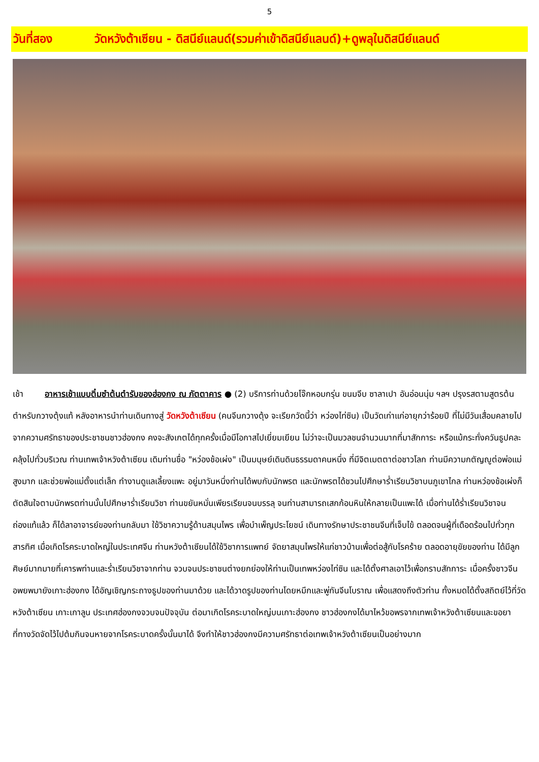5
วันที่สอง วัดหวังต้าเซียน - ดิสนีย์แลนด์(รวมค่าเข้าดิสนีย์แลนด์)+ดูพลุในดิสนีย์แลนด์
เช้า อาหารเช้าแบบติ๋มซำต้นตำรับของฮ่องกง ณ ภัตตาคาร ● (2) บริการท่านด้วยโจ๊กหอมกรุ่น ขนมจีบ ซาลาเปา อันอ่อนนุ่ม ฯลฯ ปรุงรสตามสูตรต้นตำหรับกวางตุ้งแท้ หลังอาหารนำท่านเดินทางสู่ วัดหวังต้าเซียน (คนจีนกวางตุ้ง จะเรียกวัดนี้ว่า หว่องไท่ซิน) เป็นวัดเก่าแก่อายุกว่าร้อยปี ที่ไม่มีวันเสื่อมคลายไปจากความศรัทธาของประชาชนชาวฮ่องกง คงจะสังเกตได้ทุกครั้งเมื่อมีโอกาสไปเยี่ยมเยียน ไม่ว่าจะเป็นมวลชนจำนวนมากที่มาสักการะ หรือแม้กระทั่งควันธูปคละคลุ้งไปทั่วบริเวณ ท่านเทพเจ้าหวังต้าเซียน เดิมท่านชื่อ "หว่องช้อเผ่ง" เป็นมนุษย์เดินดินธรรมดาคนหนึ่ง ที่มีจิตเมตตาต่อชาวโลก ท่านมีความกตัญญูต่อพ่อแม่สูงมาก และช่วยพ่อแม่ตั้งแต่เล็ก ทำงานดูแลเลี้ยงแพะ อยู่มาวันหนึ่งท่านได้พบกับนักพรต และนักพรตได้ชวนไปศึกษาร่ำเรียนวิชาบนภูเขาไกล ท่านหว่องช้อเผ่งก็ตัดสินใจตามนักพรตท่านนั้นไปศึกษาร่ำเรียนวิชา ท่านขยันหมั่นเพียรเรียนจนบรรลุ จนท่านสามารถเสกก้อนหินให้กลายเป็นแพะได้ เมื่อท่านได้ร่ำเรียนวิชาจนถ่องแท้แล้ว ก็ได้ลาอาจารย์ของท่านกลับมา ใช้วิชาความรู้ด้านสมุนไพร เพื่อบำเพ็ญประโยชน์ เดินทางรักษาประชาชนจีนที่เจ็บไข้ ตลอดจนผู้ที่เดือดร้อนไปทั่วทุกสารทิศ เมื่อเกิดโรคระบาดใหญ่ในประเทศจีน ท่านหวังต้าเซียนได้ใช้วิชาการแพทย์ จัดยาสมุนไพรให้แก่ชาวบ้านเพื่อต่อสู้กับโรคร้าย ตลอดอายุขัยของท่าน ได้มีลูกศิษย์มากมายที่เคารพท่านและร่ำเรียนวิชาจากท่าน จวบจนประชาชนต่างยกย่องให้ท่านเป็นเทพหว่องไท่ซิน และได้ตั้งศาลเอาไว้เพื่อกราบสักการะ เมื่อครั้งชาวจีนอพยพมายังเกาะฮ่องกง ได้อัญเชิญกระถางธูปของท่านมาด้วย และได้วาดรูปของท่านโดยหมึกและพู่กันจีนโบราณ เพื่อแสดงถึงตัวท่าน ทั้งหมดได้ตั้งสถิตย์ไว้ที่วัดหวังต้าเซียน เกาะเกาลูน ประเทศฮ่องกงจวบจนปัจจุบัน ต่อมาเกิดโรคระบาดใหญ่บนเกาะฮ่องกง ชาวฮ่องกงได้มาไหว้ขอพรจากเทพเจ้าหวังต้าเซียนและขอยาที่ทางวัดจัดไว้ไปต้มกินจนหายจากโรคระบาดครั้งนั้นมาได้ จึงทำให้ชาวฮ่องกงมีความศรัทธาต่อเทพเจ้าหวังต้าเซียนเป็นอย่างมาก